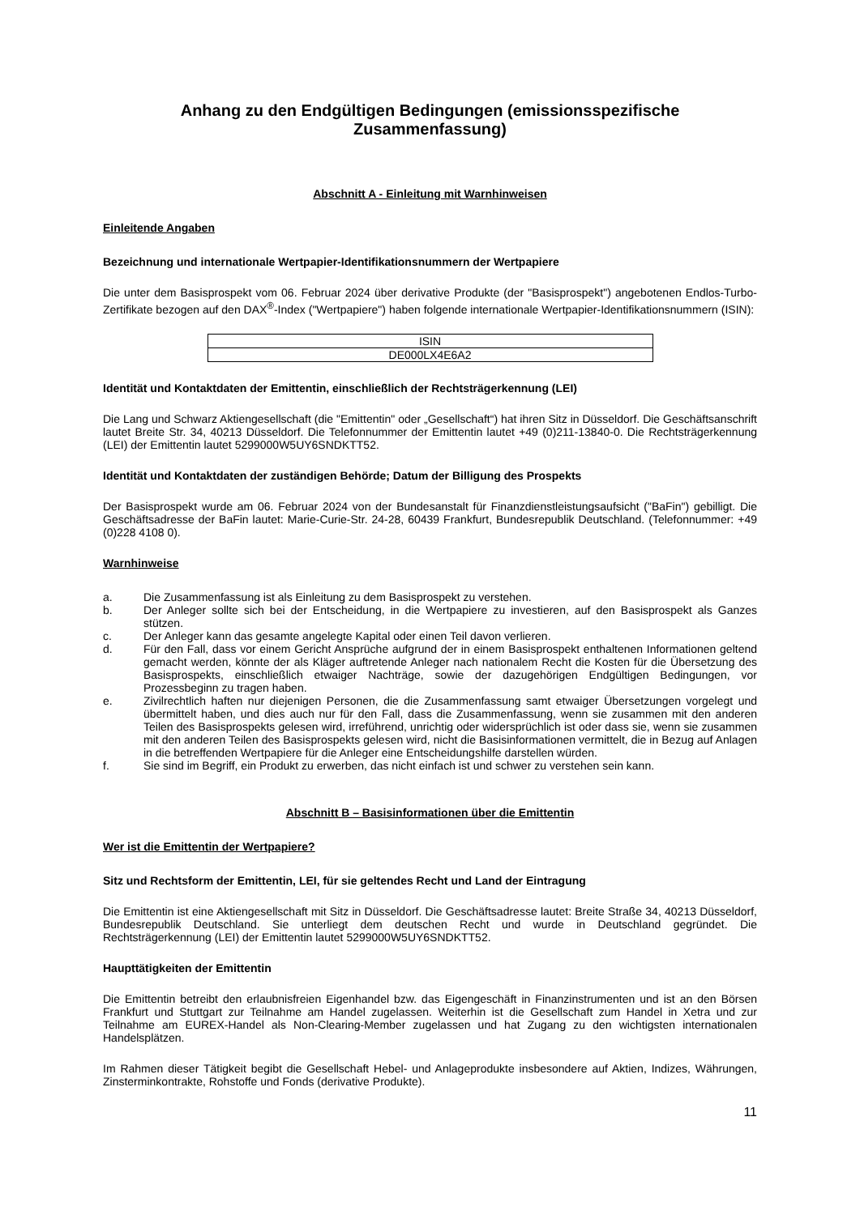Anhang zu den Endgültigen Bedingungen (emissionsspezifische Zusammenfassung)
Abschnitt A - Einleitung mit Warnhinweisen
Einleitende Angaben
Bezeichnung und internationale Wertpapier-Identifikationsnummern der Wertpapiere
Die unter dem Basisprospekt vom 06. Februar 2024 über derivative Produkte (der "Basisprospekt") angebotenen Endlos-Turbo-Zertifikate bezogen auf den DAX<sup>®</sup>-Index ("Wertpapiere") haben folgende internationale Wertpapier-Identifikationsnummern (ISIN):
| ISIN |
| DE000LX4E6A2 |
Identität und Kontaktdaten der Emittentin, einschließlich der Rechtsträgerkennung (LEI)
Die Lang und Schwarz Aktiengesellschaft (die "Emittentin" oder „Gesellschaft“) hat ihren Sitz in Düsseldorf. Die Geschäftsanschrift lautet Breite Str. 34, 40213 Düsseldorf. Die Telefonnummer der Emittentin lautet +49 (0)211-13840-0. Die Rechtsträgerkennung (LEI) der Emittentin lautet 5299000W5UY6SNDKTT52.
Identität und Kontaktdaten der zuständigen Behörde; Datum der Billigung des Prospekts
Der Basisprospekt wurde am 06. Februar 2024 von der Bundesanstalt für Finanzdienstleistungsaufsicht ("BaFin") gebilligt. Die Geschäftsadresse der BaFin lautet: Marie-Curie-Str. 24-28, 60439 Frankfurt, Bundesrepublik Deutschland. (Telefonnummer: +49 (0)228 4108 0).
Warnhinweise
a. Die Zusammenfassung ist als Einleitung zu dem Basisprospekt zu verstehen.
b. Der Anleger sollte sich bei der Entscheidung, in die Wertpapiere zu investieren, auf den Basisprospekt als Ganzes stützen.
c. Der Anleger kann das gesamte angelegte Kapital oder einen Teil davon verlieren.
d. Für den Fall, dass vor einem Gericht Ansprüche aufgrund der in einem Basisprospekt enthaltenen Informationen geltend gemacht werden, könnte der als Kläger auftretende Anleger nach nationalem Recht die Kosten für die Übersetzung des Basisprospekts, einschließlich etwaiger Nachträge, sowie der dazugehörigen Endgültigen Bedingungen, vor Prozessbeginn zu tragen haben.
e. Zivilrechtlich haften nur diejenigen Personen, die die Zusammenfassung samt etwaiger Übersetzungen vorgelegt und übermittelt haben, und dies auch nur für den Fall, dass die Zusammenfassung, wenn sie zusammen mit den anderen Teilen des Basisprospekts gelesen wird, irreführend, unrichtig oder widersprüchlich ist oder dass sie, wenn sie zusammen mit den anderen Teilen des Basisprospekts gelesen wird, nicht die Basisinformationen vermittelt, die in Bezug auf Anlagen in die betreffenden Wertpapiere für die Anleger eine Entscheidungshilfe darstellen würden.
f. Sie sind im Begriff, ein Produkt zu erwerben, das nicht einfach ist und schwer zu verstehen sein kann.
Abschnitt B – Basisinformationen über die Emittentin
Wer ist die Emittentin der Wertpapiere?
Sitz und Rechtsform der Emittentin, LEI, für sie geltendes Recht und Land der Eintragung
Die Emittentin ist eine Aktiengesellschaft mit Sitz in Düsseldorf. Die Geschäftsadresse lautet: Breite Straße 34, 40213 Düsseldorf, Bundesrepublik Deutschland. Sie unterliegt dem deutschen Recht und wurde in Deutschland gegründet. Die Rechtsträgerkennung (LEI) der Emittentin lautet 5299000W5UY6SNDKTT52.
Haupttätigkeiten der Emittentin
Die Emittentin betreibt den erlaubnisfreien Eigenhandel bzw. das Eigengeschäft in Finanzinstrumenten und ist an den Börsen Frankfurt und Stuttgart zur Teilnahme am Handel zugelassen. Weiterhin ist die Gesellschaft zum Handel in Xetra und zur Teilnahme am EUREX-Handel als Non-Clearing-Member zugelassen und hat Zugang zu den wichtigsten internationalen Handelsplätzen.
Im Rahmen dieser Tätigkeit begibt die Gesellschaft Hebel- und Anlageprodukte insbesondere auf Aktien, Indizes, Währungen, Zinsterminkontrakte, Rohstoffe und Fonds (derivative Produkte).
11